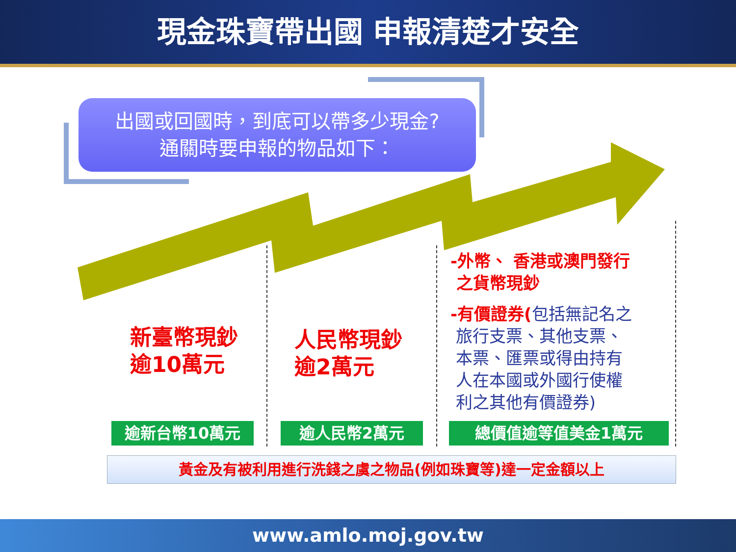現金珠寶帶出國 申報清楚才安全
出國或回國時，到底可以帶多少現金?
通關時要申報的物品如下：
新臺幣現鈔
逾10萬元
人民幣現鈔
逾2萬元
-外幣、 香港或澳門發行
之貨幣現鈔
-有價證券(包括無記名之
旅行支票、其他支票、
本票、匯票或得由持有
人在本國或外國行使權
利之其他有價證券)
逾新台幣10萬元 逾人民幣2萬元 總價值逾等值美金1萬元
黃金及有被利用進行洗錢之虞之物品(例如珠寶等)達一定金額以上
www.amlo.moj.gov.tw